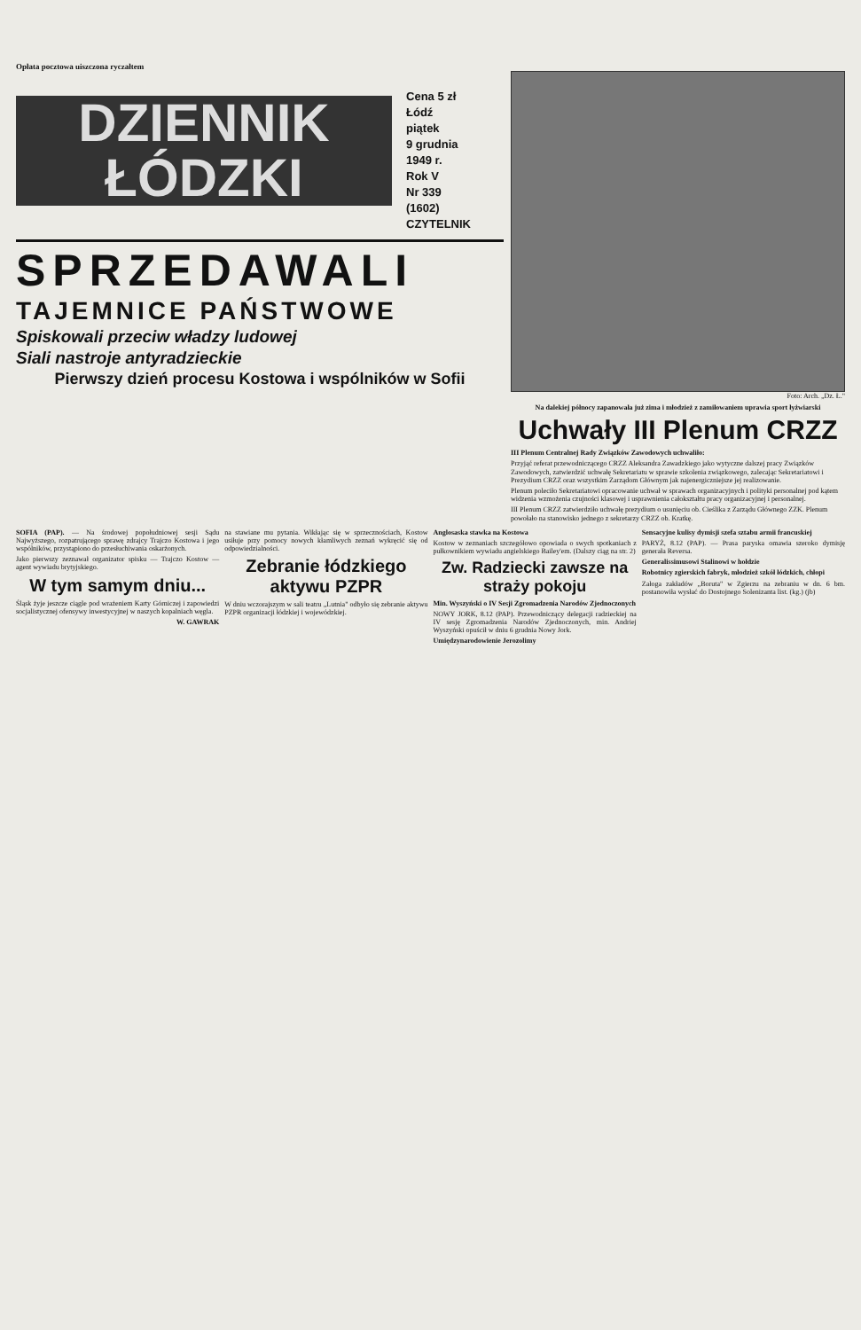Opłata pocztowa uiszczona ryczałtem
DZIENNIK
ŁÓDZKI
Cena 5 zł
Łódź
piątek
9 grudnia
1949 r.
Rok V
Nr 339
(1602) CZYTELNIK
SPRZEDAWALI
TAJEMNICE PAŃSTWOWE
Spiskowali przeciw władzy ludowej
Siali nastroje antyradzieckie
Pierwszy dzień procesu Kostowa i wspólników w Sofii
Foto: Arch. „Dz. Ł."
Na dalekiej północy zapanowała już zima i młodzież z zamiłowaniem uprawia sport łyżwiarski
Uchwały III Plenum CRZZ
III Plenum Centralnej Rady Związków Zawodowych uchwaliło:
Przyjąć referat przewodniczącego CRZZ Aleksandra Zawadzkiego jako wytyczne dalszej pracy Związków Zawodowych, zatwierdzić uchwałę Sekretariatu w sprawie szkolenia związkowego, zalecając Sekretariatowi i Prezydium CRZZ oraz wszystkim Zarządom Głównym jak najenergiczniejsze jej realizowanie.
Plenum poleciło Sekretariatowi opracowanie uchwał w sprawach organizacyjnych i polityki personalnej pod kątem widzenia wzmożenia czujności klasowej i usprawnienia całokształtu pracy organizacyjnej i personalnej.
III Plenum CRZZ zatwierdziło uchwałę prezydium o usunięciu ob. Cieślika z Zarządu Głównego ZZK. Plenum powołało na stanowisko jednego z sekretarzy CRZZ ob. Kratkę.
SOFIA (PAP). — Na środowej popołudniowej sesji Sądu Najwyższego, rozpatrującego sprawę zdrajcy Trajczo Kostowa i jego wspólników, przystąpiono do przesłuchiwania oskarżonych.
Jako pierwszy zeznawał organizator spisku — Trajczo Kostow — agent wywiadu brytyjskiego.
W tym samym dniu...
Śląsk żyje jeszcze ciągle pod wrażeniem Karty Górniczej i zapowiedzi socjalistycznej ofensywy inwestycyjnej w naszych kopalniach węgla.
W. GAWRAK
na stawiane mu pytania. Wikłając się w sprzecznościach, Kostow usiłuje przy pomocy nowych kłamliwych zeznań wykręcić się od odpowiedzialności.
Zebranie łódzkiego aktywu PZPR
W dniu wczorajszym w sali teatru „Lutnia" odbyło się zebranie aktywu PZPR organizacji łódzkiej i wojewódzkiej.
Anglosaska stawka na Kostowa
Kostow w zeznaniach szczegółowo opowiada o swych spotkaniach z pułkownikiem wywiadu angielskiego Bailey'em. (Dalszy ciąg na str. 2)
Zw. Radziecki zawsze na straży pokoju
Min. Wyszyński o IV Sesji Zgromadzenia Narodów Zjednoczonych
NOWY JORK, 8.12 (PAP). Przewodniczący delegacji radzieckiej na IV sesję Zgromadzenia Narodów Zjednoczonych, min. Andriej Wyszyński opuścił w dniu 6 grudnia Nowy Jork.
Umiędzynarodowienie Jerozolimy
Sensacyjne kulisy dymisji szefa sztabu armii francuskiej
PARYŻ, 8.12 (PAP). — Prasa paryska omawia szeroko dymisję generała Reversa.
Generalissimusowi Stalinowi w hołdzie
Robotnicy zgierskich fabryk, młodzież szkół łódzkich, chłopi
Załoga zakładów „Boruta" w Zgierzu na zebraniu w dn. 6 bm. postanowiła wysłać do Dostojnego Solenizanta list. (kg.) (jb)